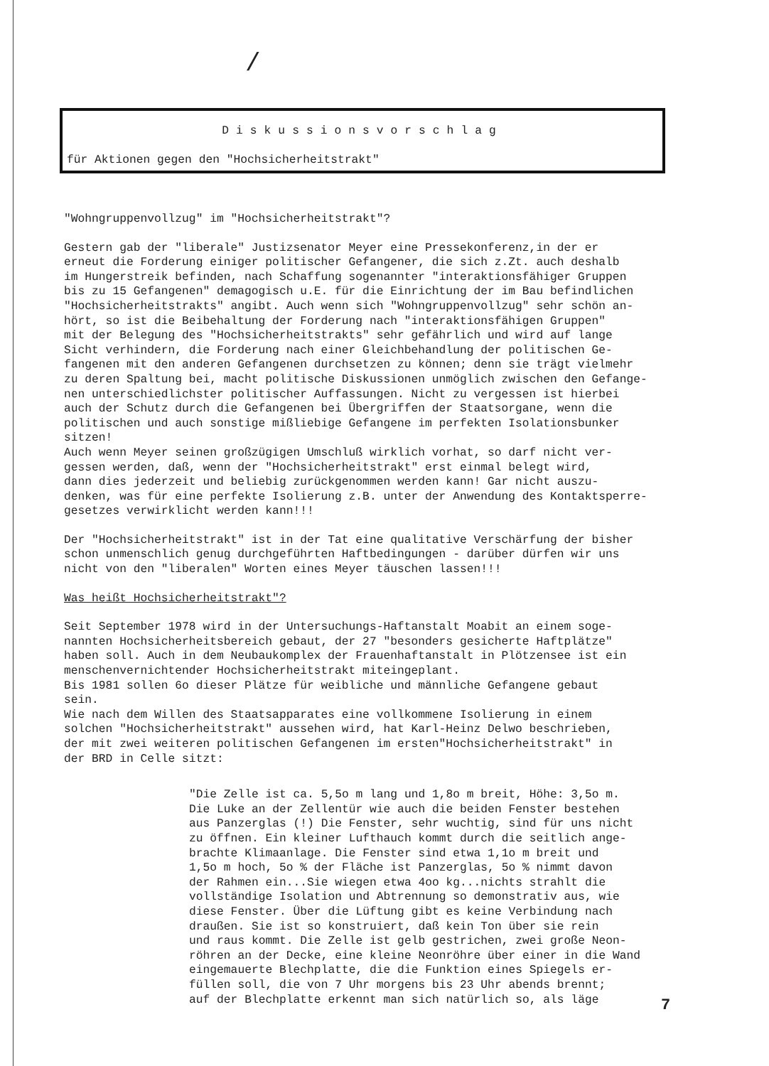/
Diskussionsvorschlag
für Aktionen gegen den "Hochsicherheitstrakt"
"Wohngruppenvollzug" im "Hochsicherheitstrakt"?
Gestern gab der "liberale" Justizsenator Meyer eine Pressekonferenz,in der er erneut die Forderung einiger politischer Gefangener, die sich z.Zt. auch deshalb im Hungerstreik befinden, nach Schaffung sogenannter "interaktionsfähiger Gruppen bis zu 15 Gefangenen" demagogisch u.E. für die Einrichtung der im Bau befindlichen "Hochsicherheitstrakts" angibt. Auch wenn sich "Wohngruppenvollzug" sehr schön an- hört, so ist die Beibehaltung der Forderung nach "interaktionsfähigen Gruppen" mit der Belegung des "Hochsicherheitstrakts" sehr gefährlich und wird auf lange Sicht verhindern, die Forderung nach einer Gleichbehandlung der politischen Ge- fangenen mit den anderen Gefangenen durchsetzen zu können; denn sie trägt vielmehr zu deren Spaltung bei, macht politische Diskussionen unmöglich zwischen den Gefange- nen unterschiedlichster politischer Auffassungen. Nicht zu vergessen ist hierbei auch der Schutz durch die Gefangenen bei Übergriffen der Staatsorgane, wenn die politischen und auch sonstige mißliebige Gefangene im perfekten Isolationsbunker sitzen! Auch wenn Meyer seinen großzügigen Umschluß wirklich vorhat, so darf nicht ver- gessen werden, daß, wenn der "Hochsicherheitstrakt" erst einmal belegt wird, dann dies jederzeit und beliebig zurückgenommen werden kann! Gar nicht auszu- denken, was für eine perfekte Isolierung z.B. unter der Anwendung des Kontaktsperre- gesetzes verwirklicht werden kann!!!
Der "Hochsicherheitstrakt" ist in der Tat eine qualitative Verschärfung der bisher schon unmenschlich genug durchgeführten Haftbedingungen - darüber dürfen wir uns nicht von den "liberalen" Worten eines Meyer täuschen lassen!!!
Was heißt Hochsicherheitstrakt"?
Seit September 1978 wird in der Untersuchungs-Haftanstalt Moabit an einem soge- nannten Hochsicherheitsbereich gebaut, der 27 "besonders gesicherte Haftplätze" haben soll. Auch in dem Neubaukomplex der Frauenhaftanstalt in Plötzensee ist ein menschenvernichtender Hochsicherheitstrakt miteingeplant. Bis 1981 sollen 6o dieser Plätze für weibliche und männliche Gefangene gebaut sein. Wie nach dem Willen des Staatsapparates eine vollkommene Isolierung in einem solchen "Hochsicherheitstrakt" aussehen wird, hat Karl-Heinz Delwo beschrieben, der mit zwei weiteren politischen Gefangenen im ersten"Hochsicherheitstrakt" in der BRD in Celle sitzt:
"Die Zelle ist ca. 5,5o m lang und 1,8o m breit, Höhe: 3,5o m. Die Luke an der Zellentür wie auch die beiden Fenster bestehen aus Panzerglas (!) Die Fenster, sehr wuchtig, sind für uns nicht zu öffnen. Ein kleiner Lufthauch kommt durch die seitlich ange- brachte Klimaanlage. Die Fenster sind etwa 1,1o m breit und 1,5o m hoch, 5o % der Fläche ist Panzerglas, 5o % nimmt davon der Rahmen ein...Sie wiegen etwa 4oo kg...nichts strahlt die vollständige Isolation und Abtrennung so demonstrativ aus, wie diese Fenster. Über die Lüftung gibt es keine Verbindung nach draußen. Sie ist so konstruiert, daß kein Ton über sie rein und raus kommt. Die Zelle ist gelb gestrichen, zwei große Neon- röhren an der Decke, eine kleine Neonröhre über einer in die Wand eingemauerte Blechplatte, die die Funktion eines Spiegels er- füllen soll, die von 7 Uhr morgens bis 23 Uhr abends brennt; auf der Blechplatte erkennt man sich natürlich so, als läge
7